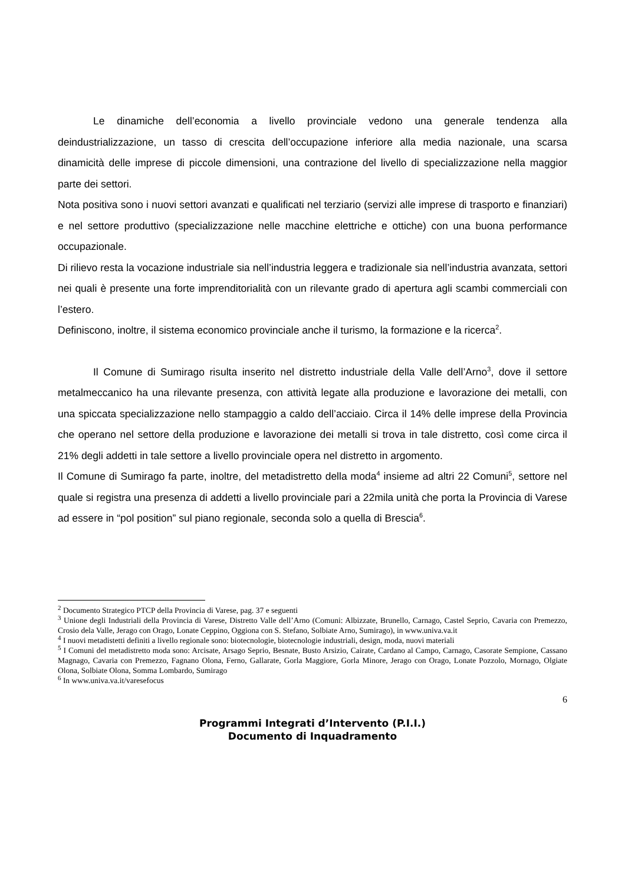Le dinamiche dell’economia a livello provinciale vedono una generale tendenza alla deindustrializzazione, un tasso di crescita dell’occupazione inferiore alla media nazionale, una scarsa dinamicità delle imprese di piccole dimensioni, una contrazione del livello di specializzazione nella maggior parte dei settori.
Nota positiva sono i nuovi settori avanzati e qualificati nel terziario (servizi alle imprese di trasporto e finanziari) e nel settore produttivo (specializzazione nelle macchine elettriche e ottiche) con una buona performance occupazionale.
Di rilievo resta la vocazione industriale sia nell’industria leggera e tradizionale sia nell’industria avanzata, settori nei quali è presente una forte imprenditorialità con un rilevante grado di apertura agli scambi commerciali con l’estero.
Definiscono, inoltre, il sistema economico provinciale anche il turismo, la formazione e la ricerca<sup>2</sup>.
Il Comune di Sumirago risulta inserito nel distretto industriale della Valle dell’Arno<sup>3</sup>, dove il settore metalmeccanico ha una rilevante presenza, con attività legate alla produzione e lavorazione dei metalli, con una spiccata specializzazione nello stampaggio a caldo dell’acciaio. Circa il 14% delle imprese della Provincia che operano nel settore della produzione e lavorazione dei metalli si trova in tale distretto, così come circa il 21% degli addetti in tale settore a livello provinciale opera nel distretto in argomento.
Il Comune di Sumirago fa parte, inoltre, del metadistretto della moda<sup>4</sup> insieme ad altri 22 Comuni<sup>5</sup>, settore nel quale si registra una presenza di addetti a livello provinciale pari a 22mila unità che porta la Provincia di Varese ad essere in “pol position” sul piano regionale, seconda solo a quella di Brescia<sup>6</sup>.
<sup>2</sup> Documento Strategico PTCP della Provincia di Varese, pag. 37 e seguenti
<sup>3</sup> Unione degli Industriali della Provincia di Varese, Distretto Valle dell’Arno (Comuni: Albizzate, Brunello, Carnago, Castel Seprio, Cavaria con Premezzo, Crosio dela Valle, Jerago con Orago, Lonate Ceppino, Oggiona con S. Stefano, Solbiate Arno, Sumirago), in www.univa.va.it
<sup>4</sup> I nuovi metadistetti definiti a livello regionale sono: biotecnologie, biotecnologie industriali, design, moda, nuovi materiali
<sup>5</sup> I Comuni del metadistretto moda sono: Arcisate, Arsago Seprio, Besnate, Busto Arsizio, Cairate, Cardano al Campo, Carnago, Casorate Sempione, Cassano Magnago, Cavaria con Premezzo, Fagnano Olona, Ferno, Gallarate, Gorla Maggiore, Gorla Minore, Jerago con Orago, Lonate Pozzolo, Mornago, Olgiate Olona, Solbiate Olona, Somma Lombardo, Sumirago
<sup>6</sup> In www.univa.va.it/varesefocus
6
Programmi Integrati d’Intervento (P.I.I.)
Documento di Inquadramento